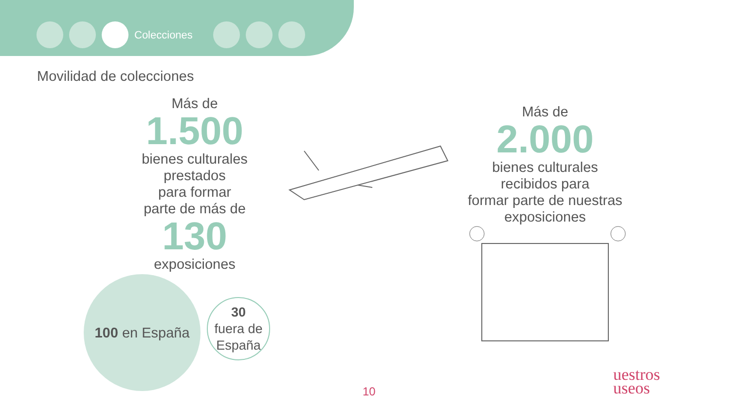Colecciones
Movilidad de colecciones
Más de
1.500
bienes culturales
prestados
para formar
parte de más de
130
exposiciones
100 en España
30
fuera de
España
Más de
2.000
bienes culturales
recibidos para
formar parte de nuestras
exposiciones
10
uestros
useos